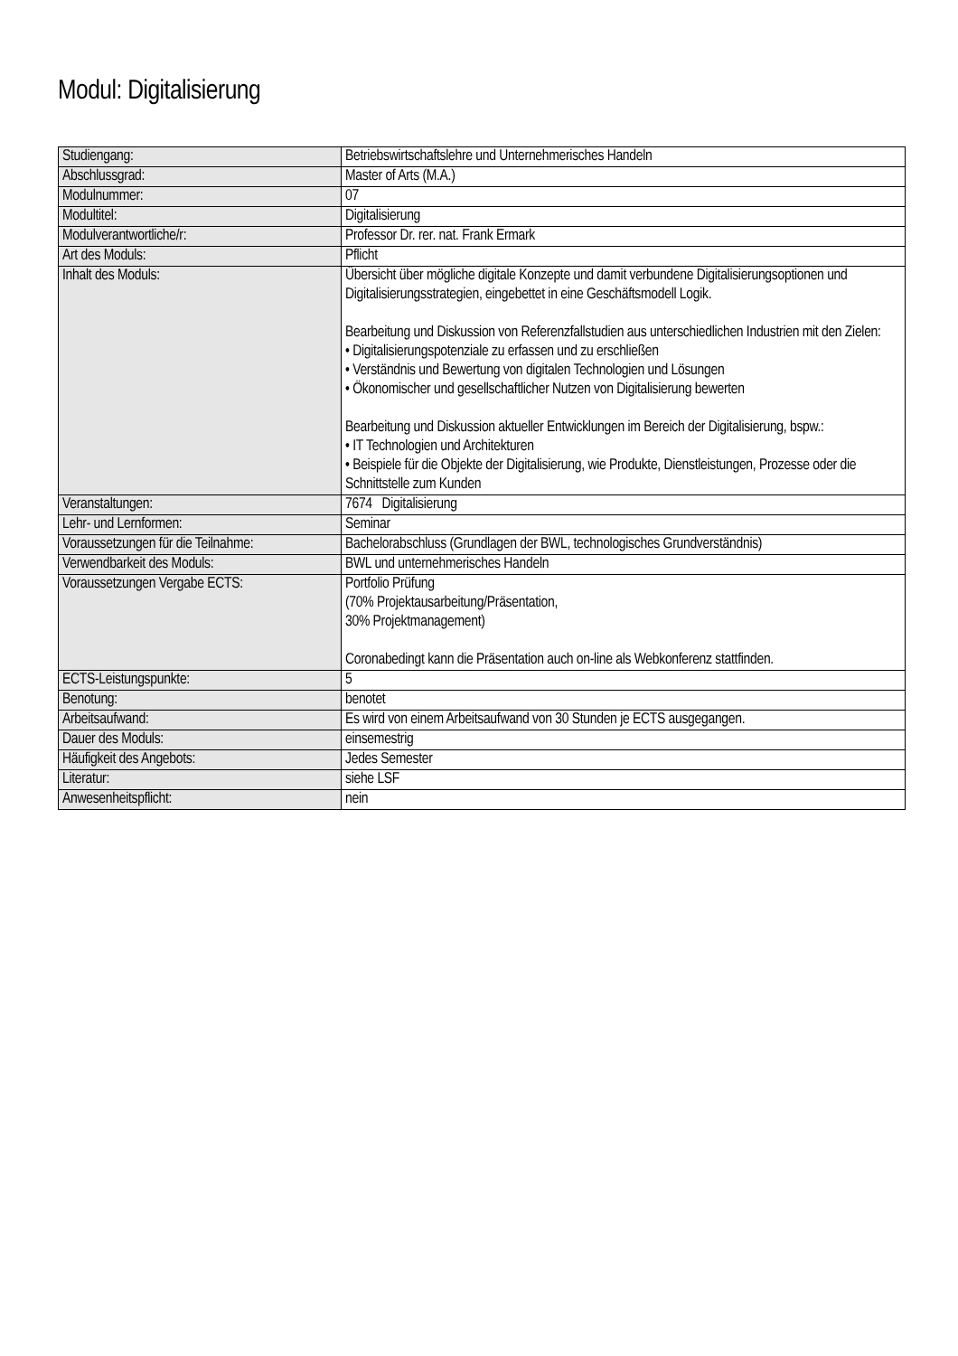Modul: Digitalisierung
| Studiengang: | Betriebswirtschaftslehre und Unternehmerisches Handeln |
| Abschlussgrad: | Master of Arts (M.A.) |
| Modulnummer: | 07 |
| Modultitel: | Digitalisierung |
| Modulverantwortliche/r: | Professor Dr. rer. nat. Frank Ermark |
| Art des Moduls: | Pflicht |
| Inhalt des Moduls: | Übersicht über mögliche digitale Konzepte und damit verbundene Digitalisierungsoptionen und Digitalisierungsstrategien, eingebettet in eine Geschäftsmodell Logik. Bearbeitung und Diskussion von Referenzfallstudien aus unterschiedlichen Industrien mit den Zielen: • Digitalisierungspotenziale zu erfassen und zu erschließen • Verständnis und Bewertung von digitalen Technologien und Lösungen • Ökonomischer und gesellschaftlicher Nutzen von Digitalisierung bewerten Bearbeitung und Diskussion aktueller Entwicklungen im Bereich der Digitalisierung, bspw.: • IT Technologien und Architekturen • Beispiele für die Objekte der Digitalisierung, wie Produkte, Dienstleistungen, Prozesse oder die Schnittstelle zum Kunden |
| Veranstaltungen: | 7674 Digitalisierung |
| Lehr- und Lernformen: | Seminar |
| Voraussetzungen für die Teilnahme: | Bachelorabschluss (Grundlagen der BWL, technologisches Grundverständnis) |
| Verwendbarkeit des Moduls: | BWL und unternehmerisches Handeln |
| Voraussetzungen Vergabe ECTS: | Portfolio Prüfung (70% Projektausarbeitung/Präsentation, 30% Projektmanagement) Coronabedingt kann die Präsentation auch on-line als Webkonferenz stattfinden. |
| ECTS-Leistungspunkte: | 5 |
| Benotung: | benotet |
| Arbeitsaufwand: | Es wird von einem Arbeitsaufwand von 30 Stunden je ECTS ausgegangen. |
| Dauer des Moduls: | einsemestrig |
| Häufigkeit des Angebots: | Jedes Semester |
| Literatur: | siehe LSF |
| Anwesenheitspflicht: | nein |